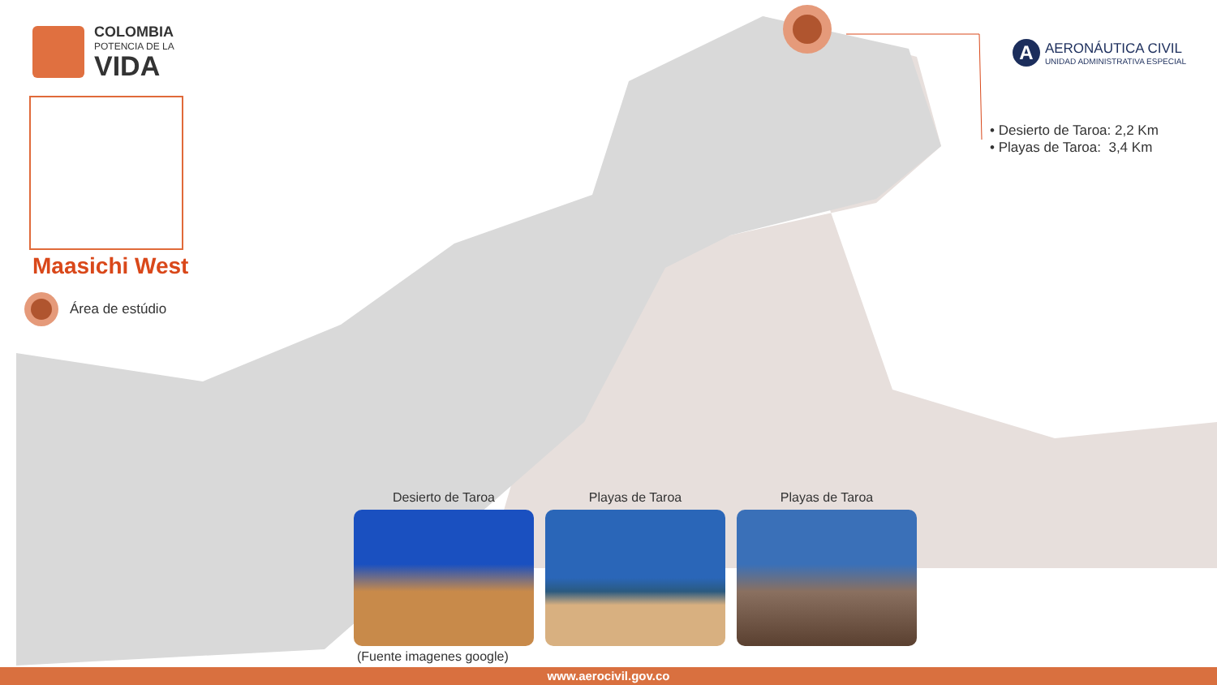COLOMBIA
POTENCIA DE LA
VIDA
Maasichi West
Área de estúdio
A
AERONÁUTICA CIVIL
UNIDAD ADMINISTRATIVA ESPECIAL
• Desierto de Taroa: 2,2 Km
• Playas de Taroa: 3,4 Km
Desierto de Taroa Playas de Taroa Playas de Taroa
(Fuente imagenes google)
www.aerocivil.gov.co